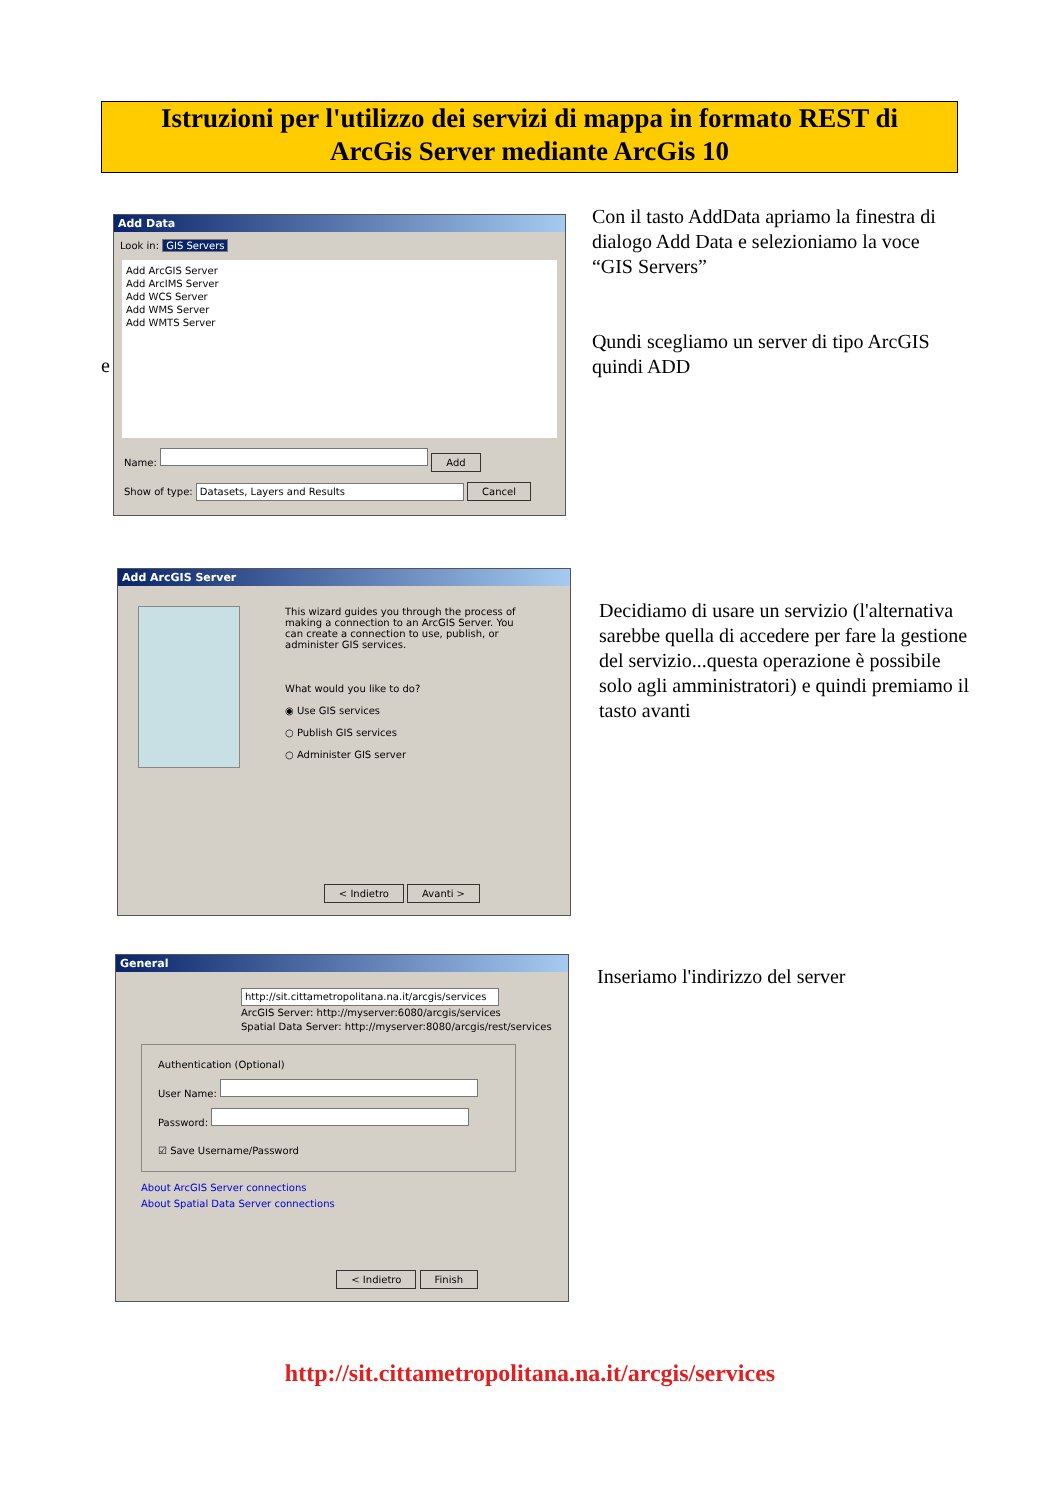Istruzioni per l'utilizzo dei servizi di mappa in formato REST di
ArcGis Server mediante ArcGis 10
e
Add Data
Look in: GIS Servers
Add ArcGIS Server
Add ArcIMS Server
Add WCS Server
Add WMS Server
Add WMTS Server
Name: Add
Show of type: Datasets, Layers and Results Cancel
Con il tasto AddData apriamo la finestra di dialogo Add Data e selezioniamo la voce “GIS Servers”
Qundi scegliamo un server di tipo ArcGIS quindi ADD
Add ArcGIS Server
This wizard guides you through the process of making a connection to an ArcGIS Server. You can create a connection to use, publish, or administer GIS services.
What would you like to do?
◉ Use GIS services
○ Publish GIS services
○ Administer GIS server
< Indietro Avanti >
Decidiamo di usare un servizio (l'alternativa sarebbe quella di accedere per fare la gestione del servizio...questa operazione è possibile solo agli amministratori) e quindi premiamo il tasto avanti
General
http://sit.cittametropolitana.na.it/arcgis/services
ArcGIS Server: http://myserver:6080/arcgis/services
Spatial Data Server: http://myserver:8080/arcgis/rest/services
Authentication (Optional)
User Name:
Password:
☑ Save Username/Password
About ArcGIS Server connections
About Spatial Data Server connections
< Indietro Finish
Inseriamo l'indirizzo del server
http://sit.cittametropolitana.na.it/arcgis/services